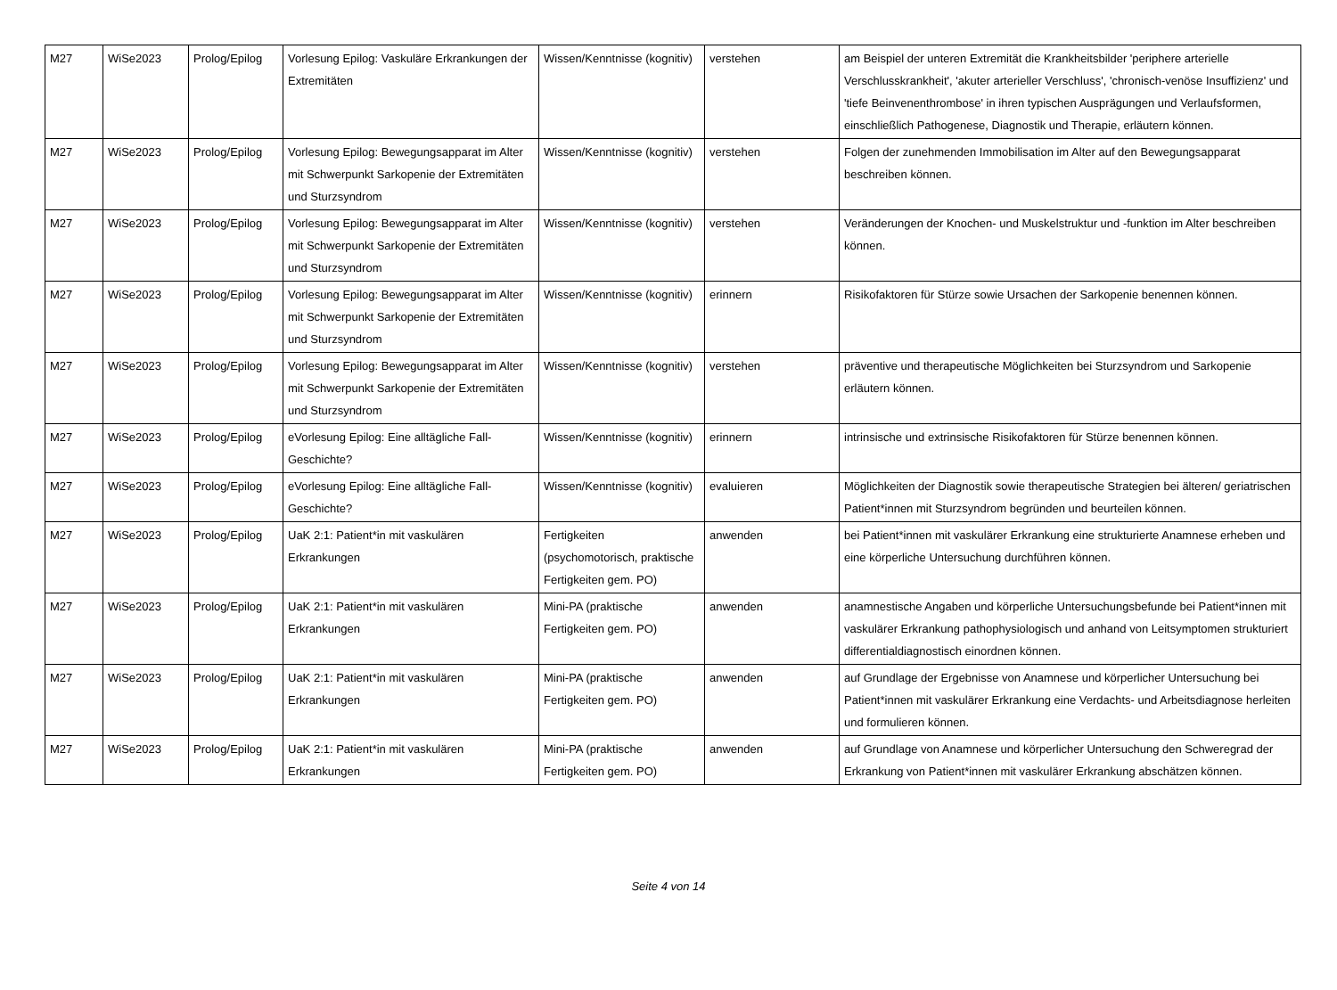| M27 | WiSe2023 | Prolog/Epilog | Vorlesung Epilog: Vaskuläre Erkrankungen der Extremitäten | Wissen/Kenntnisse (kognitiv) | verstehen | am Beispiel der unteren Extremität die Krankheitsbilder 'periphere arterielle Verschlusskrankheit', 'akuter arterieller Verschluss', 'chronisch-venöse Insuffizienz' und 'tiefe Beinvenenthrombose' in ihren typischen Ausprägungen und Verlaufsformen, einschließlich Pathogenese, Diagnostik und Therapie, erläutern können. |
| M27 | WiSe2023 | Prolog/Epilog | Vorlesung Epilog: Bewegungsapparat im Alter mit Schwerpunkt Sarkopenie der Extremitäten und Sturzsyndrom | Wissen/Kenntnisse (kognitiv) | verstehen | Folgen der zunehmenden Immobilisation im Alter auf den Bewegungsapparat beschreiben können. |
| M27 | WiSe2023 | Prolog/Epilog | Vorlesung Epilog: Bewegungsapparat im Alter mit Schwerpunkt Sarkopenie der Extremitäten und Sturzsyndrom | Wissen/Kenntnisse (kognitiv) | verstehen | Veränderungen der Knochen- und Muskelstruktur und -funktion im Alter beschreiben können. |
| M27 | WiSe2023 | Prolog/Epilog | Vorlesung Epilog: Bewegungsapparat im Alter mit Schwerpunkt Sarkopenie der Extremitäten und Sturzsyndrom | Wissen/Kenntnisse (kognitiv) | erinnern | Risikofaktoren für Stürze sowie Ursachen der Sarkopenie benennen können. |
| M27 | WiSe2023 | Prolog/Epilog | Vorlesung Epilog: Bewegungsapparat im Alter mit Schwerpunkt Sarkopenie der Extremitäten und Sturzsyndrom | Wissen/Kenntnisse (kognitiv) | verstehen | präventive und therapeutische Möglichkeiten bei Sturzsyndrom und Sarkopenie erläutern können. |
| M27 | WiSe2023 | Prolog/Epilog | eVorlesung Epilog: Eine alltägliche Fall-Geschichte? | Wissen/Kenntnisse (kognitiv) | erinnern | intrinsische und extrinsische Risikofaktoren für Stürze benennen können. |
| M27 | WiSe2023 | Prolog/Epilog | eVorlesung Epilog: Eine alltägliche Fall-Geschichte? | Wissen/Kenntnisse (kognitiv) | evaluieren | Möglichkeiten der Diagnostik sowie therapeutische Strategien bei älteren/ geriatrischen Patient*innen mit Sturzsyndrom begründen und beurteilen können. |
| M27 | WiSe2023 | Prolog/Epilog | UaK 2:1: Patient*in mit vaskulären Erkrankungen | Fertigkeiten (psychomotorisch, praktische Fertigkeiten gem. PO) | anwenden | bei Patient*innen mit vaskulärer Erkrankung eine strukturierte Anamnese erheben und eine körperliche Untersuchung durchführen können. |
| M27 | WiSe2023 | Prolog/Epilog | UaK 2:1: Patient*in mit vaskulären Erkrankungen | Mini-PA (praktische Fertigkeiten gem. PO) | anwenden | anamnestische Angaben und körperliche Untersuchungsbefunde bei Patient*innen mit vaskulärer Erkrankung pathophysiologisch und anhand von Leitsymptomen strukturiert differentialdiagnostisch einordnen können. |
| M27 | WiSe2023 | Prolog/Epilog | UaK 2:1: Patient*in mit vaskulären Erkrankungen | Mini-PA (praktische Fertigkeiten gem. PO) | anwenden | auf Grundlage der Ergebnisse von Anamnese und körperlicher Untersuchung bei Patient*innen mit vaskulärer Erkrankung eine Verdachts- und Arbeitsdiagnose herleiten und formulieren können. |
| M27 | WiSe2023 | Prolog/Epilog | UaK 2:1: Patient*in mit vaskulären Erkrankungen | Mini-PA (praktische Fertigkeiten gem. PO) | anwenden | auf Grundlage von Anamnese und körperlicher Untersuchung den Schweregrad der Erkrankung von Patient*innen mit vaskulärer Erkrankung abschätzen können. |
Seite 4 von 14